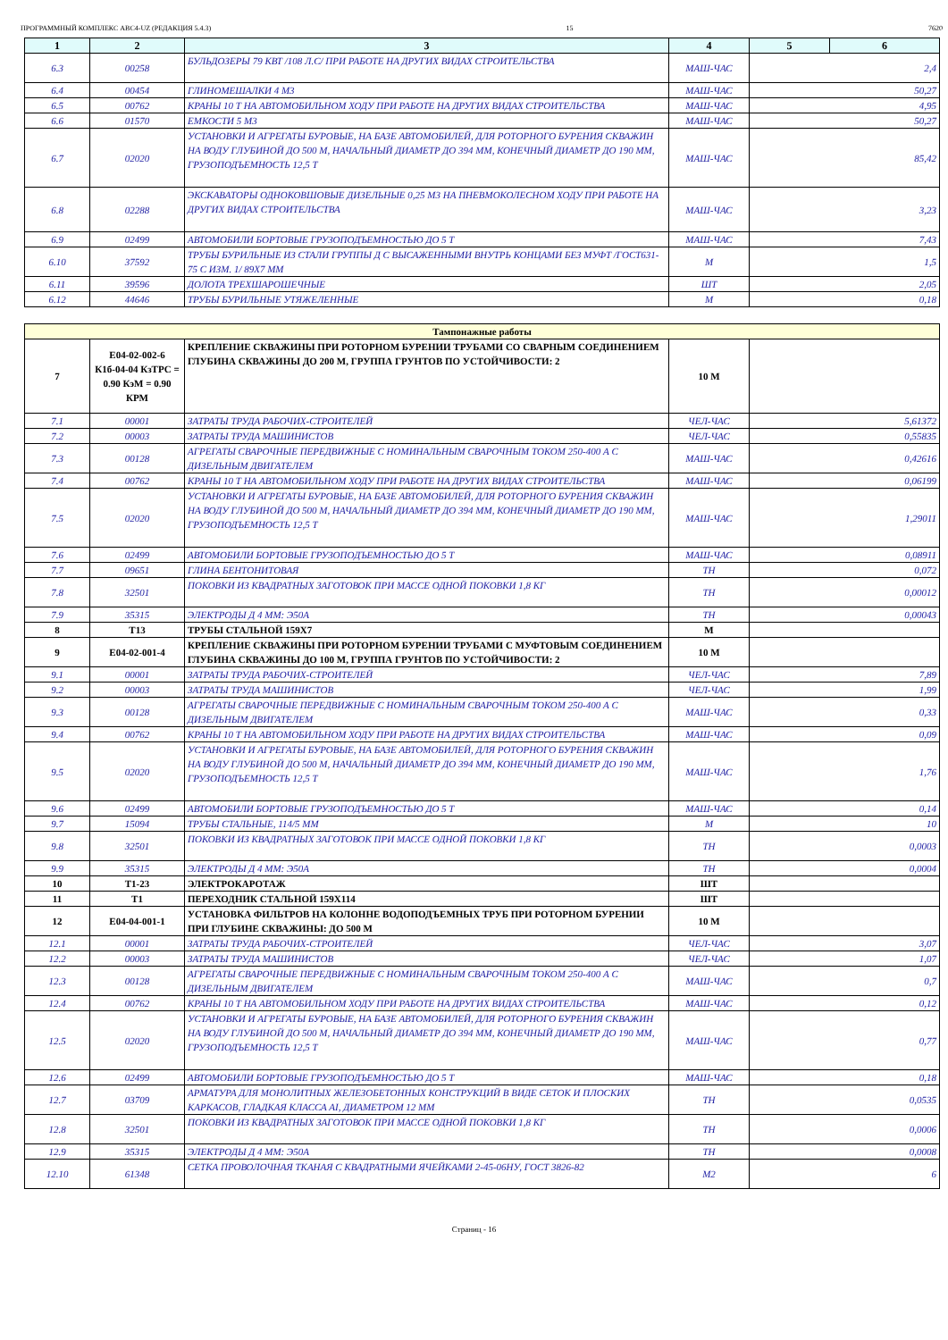ПРОГРАММНЫЙ КОМПЛЕКС АВС4-UZ (РЕДАКЦИЯ 5.4.3) 15 7620
| 1 | 2 | 3 | 4 | 5 | 6 |
| --- | --- | --- | --- | --- | --- |
| 6.3 | 00258 | БУЛЬДОЗЕРЫ 79 КВТ /108 Л.С/ ПРИ РАБОТЕ НА ДРУГИХ ВИДАХ СТРОИТЕЛЬСТВА | МАШ-ЧАС | 2,4 | |
| 6.4 | 00454 | ГЛИНОМЕШАЛКИ 4 М3 | МАШ-ЧАС | 50,27 | |
| 6.5 | 00762 | КРАНЫ 10 Т НА АВТОМОБИЛЬНОМ ХОДУ ПРИ РАБОТЕ НА ДРУГИХ ВИДАХ СТРОИТЕЛЬСТВА | МАШ-ЧАС | 4,95 | |
| 6.6 | 01570 | ЕМКОСТИ 5 М3 | МАШ-ЧАС | 50,27 | |
| 6.7 | 02020 | УСТАНОВКИ И АГРЕГАТЫ БУРОВЫЕ, НА БАЗЕ АВТОМОБИЛЕЙ, ДЛЯ РОТОРНОГО БУРЕНИЯ СКВАЖИН НА ВОДУ ГЛУБИНОЙ ДО 500 М, НАЧАЛЬНЫЙ ДИАМЕТР ДО 394 ММ, КОНЕЧНЫЙ ДИАМЕТР ДО 190 ММ, ГРУЗОПОДЪЕМНОСТЬ 12,5 Т | МАШ-ЧАС | 85,42 | |
| 6.8 | 02288 | ЭКСКАВАТОРЫ ОДНОКОВШОВЫЕ ДИЗЕЛЬНЫЕ 0,25 М3 НА ПНЕВМОКОЛЕСНОМ ХОДУ ПРИ РАБОТЕ НА ДРУГИХ ВИДАХ СТРОИТЕЛЬСТВА | МАШ-ЧАС | 3,23 | |
| 6.9 | 02499 | АВТОМОБИЛИ БОРТОВЫЕ ГРУЗОПОДЪЕМНОСТЬЮ ДО 5 Т | МАШ-ЧАС | 7,43 | |
| 6.10 | 37592 | ТРУБЫ БУРИЛЬНЫЕ ИЗ СТАЛИ ГРУППЫ Д С ВЫСАЖЕННЫМИ ВНУТРЬ КОНЦАМИ БЕЗ МУФТ /ГОСТ631-75 С ИЗМ. 1/ 89Х7 ММ | М | 1,5 | |
| 6.11 | 39596 | ДОЛОТА ТРЕХШАРОШЕЧНЫЕ | ШТ | 2,05 | |
| 6.12 | 44646 | ТРУБЫ БУРИЛЬНЫЕ УТЯЖЕЛЕННЫЕ | М | 0,18 | |
| Тампонажные работы | | | | |
| 7 | Е04-02-002-6 К1б-04-04 КзТРС = 0.90 КэМ = 0.90 КРМ | КРЕПЛЕНИЕ СКВАЖИНЫ ПРИ РОТОРНОМ БУРЕНИИ ТРУБАМИ СО СВАРНЫМ СОЕДИНЕНИЕМ ГЛУБИНА СКВАЖИНЫ ДО 200 М, ГРУППА ГРУНТОВ ПО УСТОЙЧИВОСТИ: 2 | 10 М | |
| 7.1 | 00001 | ЗАТРАТЫ ТРУДА РАБОЧИХ-СТРОИТЕЛЕЙ | ЧЕЛ-ЧАС | 5,61372 |
| 7.2 | 00003 | ЗАТРАТЫ ТРУДА МАШИНИСТОВ | ЧЕЛ-ЧАС | 0,55835 |
| 7.3 | 00128 | АГРЕГАТЫ СВАРОЧНЫЕ ПЕРЕДВИЖНЫЕ С НОМИНАЛЬНЫМ СВАРОЧНЫМ ТОКОМ 250-400 А С ДИЗЕЛЬНЫМ ДВИГАТЕЛЕМ | МАШ-ЧАС | 0,42616 |
| 7.4 | 00762 | КРАНЫ 10 Т НА АВТОМОБИЛЬНОМ ХОДУ ПРИ РАБОТЕ НА ДРУГИХ ВИДАХ СТРОИТЕЛЬСТВА | МАШ-ЧАС | 0,06199 |
| 7.5 | 02020 | УСТАНОВКИ И АГРЕГАТЫ БУРОВЫЕ, НА БАЗЕ АВТОМОБИЛЕЙ, ДЛЯ РОТОРНОГО БУРЕНИЯ СКВАЖИН НА ВОДУ ГЛУБИНОЙ ДО 500 М, НАЧАЛЬНЫЙ ДИАМЕТР ДО 394 ММ, КОНЕЧНЫЙ ДИАМЕТР ДО 190 ММ, ГРУЗОПОДЪЕМНОСТЬ 12,5 Т | МАШ-ЧАС | 1,29011 |
| 7.6 | 02499 | АВТОМОБИЛИ БОРТОВЫЕ ГРУЗОПОДЪЕМНОСТЬЮ ДО 5 Т | МАШ-ЧАС | 0,08911 |
| 7.7 | 09651 | ГЛИНА БЕНТОНИТОВАЯ | ТН | 0,072 |
| 7.8 | 32501 | ПОКОВКИ ИЗ КВАДРАТНЫХ ЗАГОТОВОК ПРИ МАССЕ ОДНОЙ ПОКОВКИ 1,8 КГ | ТН | 0,00012 |
| 7.9 | 35315 | ЭЛЕКТРОДЫ Д 4 ММ: Э50А | ТН | 0,00043 |
| 8 | Т13 | ТРУБЫ СТАЛЬНОЙ 159Х7 | М | |
| 9 | Е04-02-001-4 | КРЕПЛЕНИЕ СКВАЖИНЫ ПРИ РОТОРНОМ БУРЕНИИ ТРУБАМИ С МУФТОВЫМ СОЕДИНЕНИЕМ ГЛУБИНА СКВАЖИНЫ ДО 100 М, ГРУППА ГРУНТОВ ПО УСТОЙЧИВОСТИ: 2 | 10 М | |
| 9.1 | 00001 | ЗАТРАТЫ ТРУДА РАБОЧИХ-СТРОИТЕЛЕЙ | ЧЕЛ-ЧАС | 7,89 |
| 9.2 | 00003 | ЗАТРАТЫ ТРУДА МАШИНИСТОВ | ЧЕЛ-ЧАС | 1,99 |
| 9.3 | 00128 | АГРЕГАТЫ СВАРОЧНЫЕ ПЕРЕДВИЖНЫЕ С НОМИНАЛЬНЫМ СВАРОЧНЫМ ТОКОМ 250-400 А С ДИЗЕЛЬНЫМ ДВИГАТЕЛЕМ | МАШ-ЧАС | 0,33 |
| 9.4 | 00762 | КРАНЫ 10 Т НА АВТОМОБИЛЬНОМ ХОДУ ПРИ РАБОТЕ НА ДРУГИХ ВИДАХ СТРОИТЕЛЬСТВА | МАШ-ЧАС | 0,09 |
| 9.5 | 02020 | УСТАНОВКИ И АГРЕГАТЫ БУРОВЫЕ, НА БАЗЕ АВТОМОБИЛЕЙ, ДЛЯ РОТОРНОГО БУРЕНИЯ СКВАЖИН НА ВОДУ ГЛУБИНОЙ ДО 500 М, НАЧАЛЬНЫЙ ДИАМЕТР ДО 394 ММ, КОНЕЧНЫЙ ДИАМЕТР ДО 190 ММ, ГРУЗОПОДЪЕМНОСТЬ 12,5 Т | МАШ-ЧАС | 1,76 |
| 9.6 | 02499 | АВТОМОБИЛИ БОРТОВЫЕ ГРУЗОПОДЪЕМНОСТЬЮ ДО 5 Т | МАШ-ЧАС | 0,14 |
| 9.7 | 15094 | ТРУБЫ СТАЛЬНЫЕ, 114/5 ММ | М | 10 |
| 9.8 | 32501 | ПОКОВКИ ИЗ КВАДРАТНЫХ ЗАГОТОВОК ПРИ МАССЕ ОДНОЙ ПОКОВКИ 1,8 КГ | ТН | 0,0003 |
| 9.9 | 35315 | ЭЛЕКТРОДЫ Д 4 ММ: Э50А | ТН | 0,0004 |
| 10 | Т1-23 | ЭЛЕКТРОКАРОТАЖ | ШТ | |
| 11 | Т1 | ПЕРЕХОДНИК СТАЛЬНОЙ 159Х114 | ШТ | |
| 12 | Е04-04-001-1 | УСТАНОВКА ФИЛЬТРОВ НА КОЛОННЕ ВОДОПОДЪЕМНЫХ ТРУБ ПРИ РОТОРНОМ БУРЕНИИ ПРИ ГЛУБИНЕ СКВАЖИНЫ: ДО 500 М | 10 М | |
| 12.1 | 00001 | ЗАТРАТЫ ТРУДА РАБОЧИХ-СТРОИТЕЛЕЙ | ЧЕЛ-ЧАС | 3,07 |
| 12.2 | 00003 | ЗАТРАТЫ ТРУДА МАШИНИСТОВ | ЧЕЛ-ЧАС | 1,07 |
| 12.3 | 00128 | АГРЕГАТЫ СВАРОЧНЫЕ ПЕРЕДВИЖНЫЕ С НОМИНАЛЬНЫМ СВАРОЧНЫМ ТОКОМ 250-400 А С ДИЗЕЛЬНЫМ ДВИГАТЕЛЕМ | МАШ-ЧАС | 0,7 |
| 12.4 | 00762 | КРАНЫ 10 Т НА АВТОМОБИЛЬНОМ ХОДУ ПРИ РАБОТЕ НА ДРУГИХ ВИДАХ СТРОИТЕЛЬСТВА | МАШ-ЧАС | 0,12 |
| 12.5 | 02020 | УСТАНОВКИ И АГРЕГАТЫ БУРОВЫЕ, НА БАЗЕ АВТОМОБИЛЕЙ, ДЛЯ РОТОРНОГО БУРЕНИЯ СКВАЖИН НА ВОДУ ГЛУБИНОЙ ДО 500 М, НАЧАЛЬНЫЙ ДИАМЕТР ДО 394 ММ, КОНЕЧНЫЙ ДИАМЕТР ДО 190 ММ, ГРУЗОПОДЪЕМНОСТЬ 12,5 Т | МАШ-ЧАС | 0,77 |
| 12.6 | 02499 | АВТОМОБИЛИ БОРТОВЫЕ ГРУЗОПОДЪЕМНОСТЬЮ ДО 5 Т | МАШ-ЧАС | 0,18 |
| 12.7 | 03709 | АРМАТУРА ДЛЯ МОНОЛИТНЫХ ЖЕЛЕЗОБЕТОННЫХ КОНСТРУКЦИЙ В ВИДЕ СЕТОК И ПЛОСКИХ КАРКАСОВ, ГЛАДКАЯ КЛАССА AI, ДИАМЕТРОМ 12 ММ | ТН | 0,0535 |
| 12.8 | 32501 | ПОКОВКИ ИЗ КВАДРАТНЫХ ЗАГОТОВОК ПРИ МАССЕ ОДНОЙ ПОКОВКИ 1,8 КГ | ТН | 0,0006 |
| 12.9 | 35315 | ЭЛЕКТРОДЫ Д 4 ММ: Э50А | ТН | 0,0008 |
| 12.10 | 61348 | СЕТКА ПРОВОЛОЧНАЯ ТКАНАЯ С КВАДРАТНЫМИ ЯЧЕЙКАМИ 2-45-06НУ, ГОСТ 3826-82 | М2 | 6 |
Страниц - 16